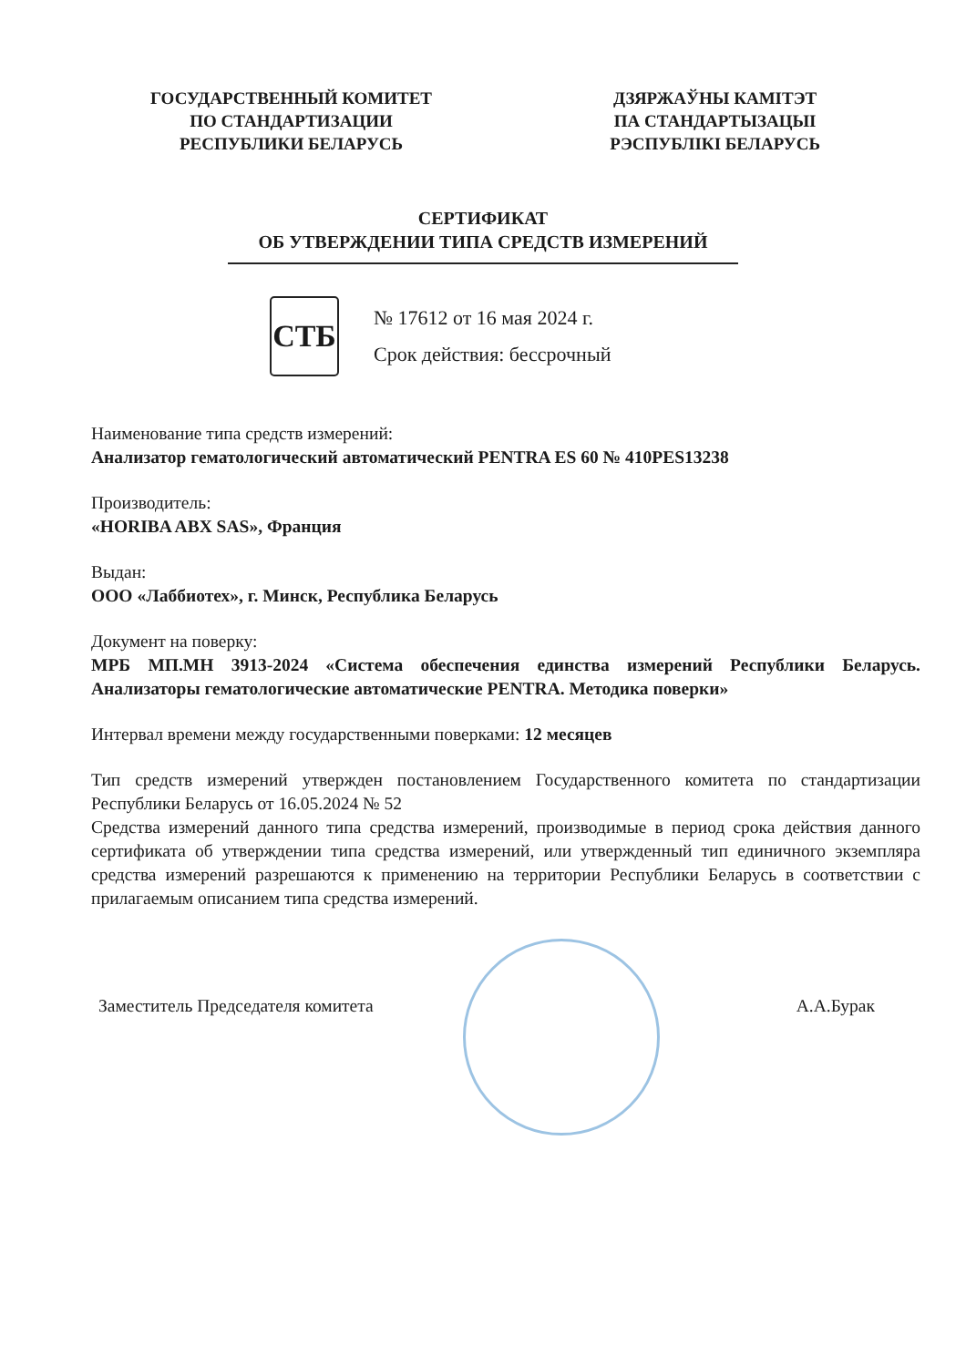ГОСУДАРСТВЕННЫЙ КОМИТЕТ
ПО СТАНДАРТИЗАЦИИ
РЕСПУБЛИКИ БЕЛАРУСЬ
ДЗЯРЖАЎНЫ КАМІТЭТ
ПА СТАНДАРТЫЗАЦЫІ
РЭСПУБЛІКІ БЕЛАРУСЬ
СЕРТИФИКАТ
ОБ УТВЕРЖДЕНИИ ТИПА СРЕДСТВ ИЗМЕРЕНИЙ
СТБ
№ 17612 от 16 мая 2024 г.
Срок действия: бессрочный
Наименование типа средств измерений:
Анализатор гематологический автоматический PENTRA ES 60 № 410PES13238
Производитель:
«HORIBA ABX SAS», Франция
Выдан:
ООО «Лаббиотех», г. Минск, Республика Беларусь
Документ на поверку:
МРБ МП.МН 3913-2024 «Система обеспечения единства измерений Республики Беларусь. Анализаторы гематологические автоматические PENTRA. Методика поверки»
Интервал времени между государственными поверками: 12 месяцев
Тип средств измерений утвержден постановлением Государственного комитета по стандартизации Республики Беларусь от 16.05.2024 № 52
Средства измерений данного типа средства измерений, производимые в период срока действия данного сертификата об утверждении типа средства измерений, или утвержденный тип единичного экземпляра средства измерений разрешаются к применению на территории Республики Беларусь в соответствии с прилагаемым описанием типа средства измерений.
Заместитель Председателя комитета
А.А.Бурак